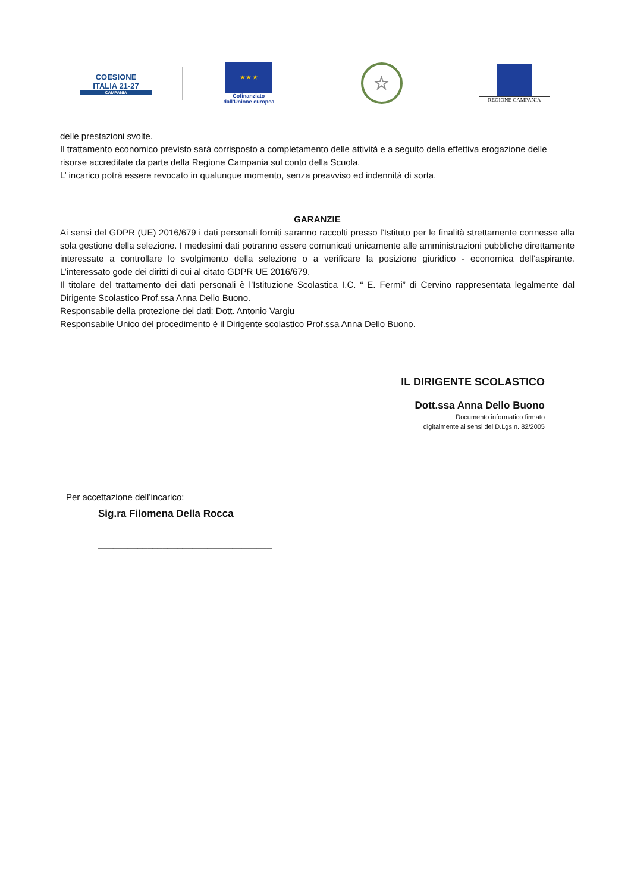COESIONE
ITALIA 21-27
CAMPANIA
★ ★ ★
Cofinanziato
dall'Unione europea
☆
REGIONE CAMPANIA
delle prestazioni svolte.
Il trattamento economico previsto sarà corrisposto a completamento delle attività e a seguito della effettiva erogazione delle risorse accreditate da parte della Regione Campania sul conto della Scuola.
L’ incarico potrà essere revocato in qualunque momento, senza preavviso ed indennità di sorta.
GARANZIE
Ai sensi del GDPR (UE) 2016/679 i dati personali forniti saranno raccolti presso l’Istituto per le finalità strettamente connesse alla sola gestione della selezione. I medesimi dati potranno essere comunicati unicamente alle amministrazioni pubbliche direttamente interessate a controllare lo svolgimento della selezione o a verificare la posizione giuridico - economica dell’aspirante. L’interessato gode dei diritti di cui al citato GDPR UE 2016/679.
Il titolare del trattamento dei dati personali è l’Istituzione Scolastica I.C. “ E. Fermi” di Cervino rappresentata legalmente dal Dirigente Scolastico Prof.ssa Anna Dello Buono.
Responsabile della protezione dei dati: Dott. Antonio Vargiu
Responsabile Unico del procedimento è il Dirigente scolastico Prof.ssa Anna Dello Buono.
IL DIRIGENTE SCOLASTICO
Dott.ssa Anna Dello Buono
Documento informatico firmato
digitalmente ai sensi del D.Lgs n. 82/2005
Per accettazione dell’incarico:
Sig.ra Filomena Della Rocca
___________________________________